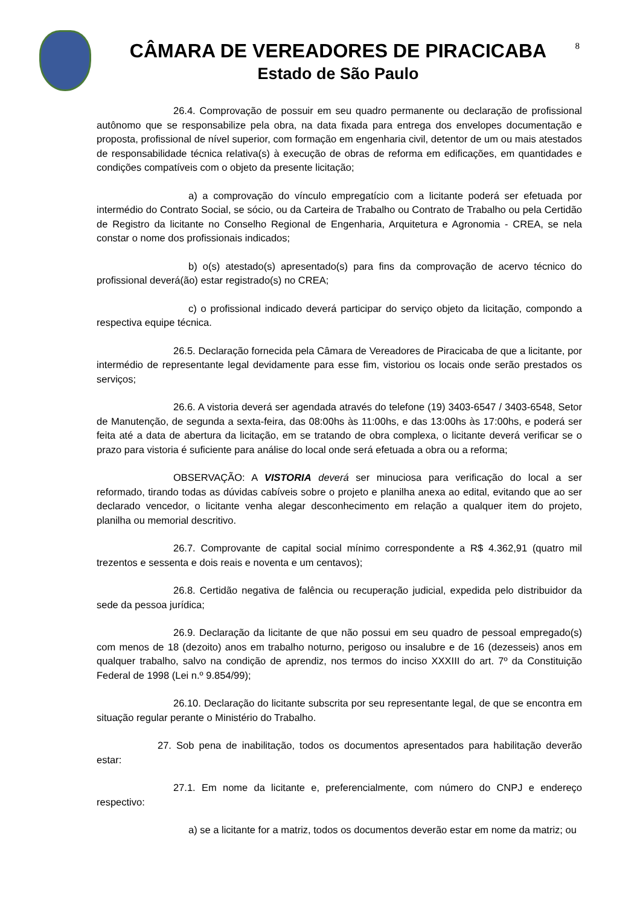CÂMARA DE VEREADORES DE PIRACICABA
Estado de São Paulo
8
26.4. Comprovação de possuir em seu quadro permanente ou declaração de profissional autônomo que se responsabilize pela obra, na data fixada para entrega dos envelopes documentação e proposta, profissional de nível superior, com formação em engenharia civil, detentor de um ou mais atestados de responsabilidade técnica relativa(s) à execução de obras de reforma em edificações, em quantidades e condições compatíveis com o objeto da presente licitação;
a) a comprovação do vínculo empregatício com a licitante poderá ser efetuada por intermédio do Contrato Social, se sócio, ou da Carteira de Trabalho ou Contrato de Trabalho ou pela Certidão de Registro da licitante no Conselho Regional de Engenharia, Arquitetura e Agronomia - CREA, se nela constar o nome dos profissionais indicados;
b) o(s) atestado(s) apresentado(s) para fins da comprovação de acervo técnico do profissional deverá(ão) estar registrado(s) no CREA;
c) o profissional indicado deverá participar do serviço objeto da licitação, compondo a respectiva equipe técnica.
26.5. Declaração fornecida pela Câmara de Vereadores de Piracicaba de que a licitante, por intermédio de representante legal devidamente para esse fim, vistoriou os locais onde serão prestados os serviços;
26.6. A vistoria deverá ser agendada através do telefone (19) 3403-6547 / 3403-6548, Setor de Manutenção, de segunda a sexta-feira, das 08:00hs às 11:00hs, e das 13:00hs às 17:00hs, e poderá ser feita até a data de abertura da licitação, em se tratando de obra complexa, o licitante deverá verificar se o prazo para vistoria é suficiente para análise do local onde será efetuada a obra ou a reforma;
OBSERVAÇÃO: A VISTORIA deverá ser minuciosa para verificação do local a ser reformado, tirando todas as dúvidas cabíveis sobre o projeto e planilha anexa ao edital, evitando que ao ser declarado vencedor, o licitante venha alegar desconhecimento em relação a qualquer item do projeto, planilha ou memorial descritivo.
26.7. Comprovante de capital social mínimo correspondente a R$ 4.362,91 (quatro mil trezentos e sessenta e dois reais e noventa e um centavos);
26.8. Certidão negativa de falência ou recuperação judicial, expedida pelo distribuidor da sede da pessoa jurídica;
26.9. Declaração da licitante de que não possui em seu quadro de pessoal empregado(s) com menos de 18 (dezoito) anos em trabalho noturno, perigoso ou insalubre e de 16 (dezesseis) anos em qualquer trabalho, salvo na condição de aprendiz, nos termos do inciso XXXIII do art. 7º da Constituição Federal de 1998 (Lei n.º 9.854/99);
26.10. Declaração do licitante subscrita por seu representante legal, de que se encontra em situação regular perante o Ministério do Trabalho.
27. Sob pena de inabilitação, todos os documentos apresentados para habilitação deverão estar:
27.1. Em nome da licitante e, preferencialmente, com número do CNPJ e endereço respectivo:
a) se a licitante for a matriz, todos os documentos deverão estar em nome da matriz; ou